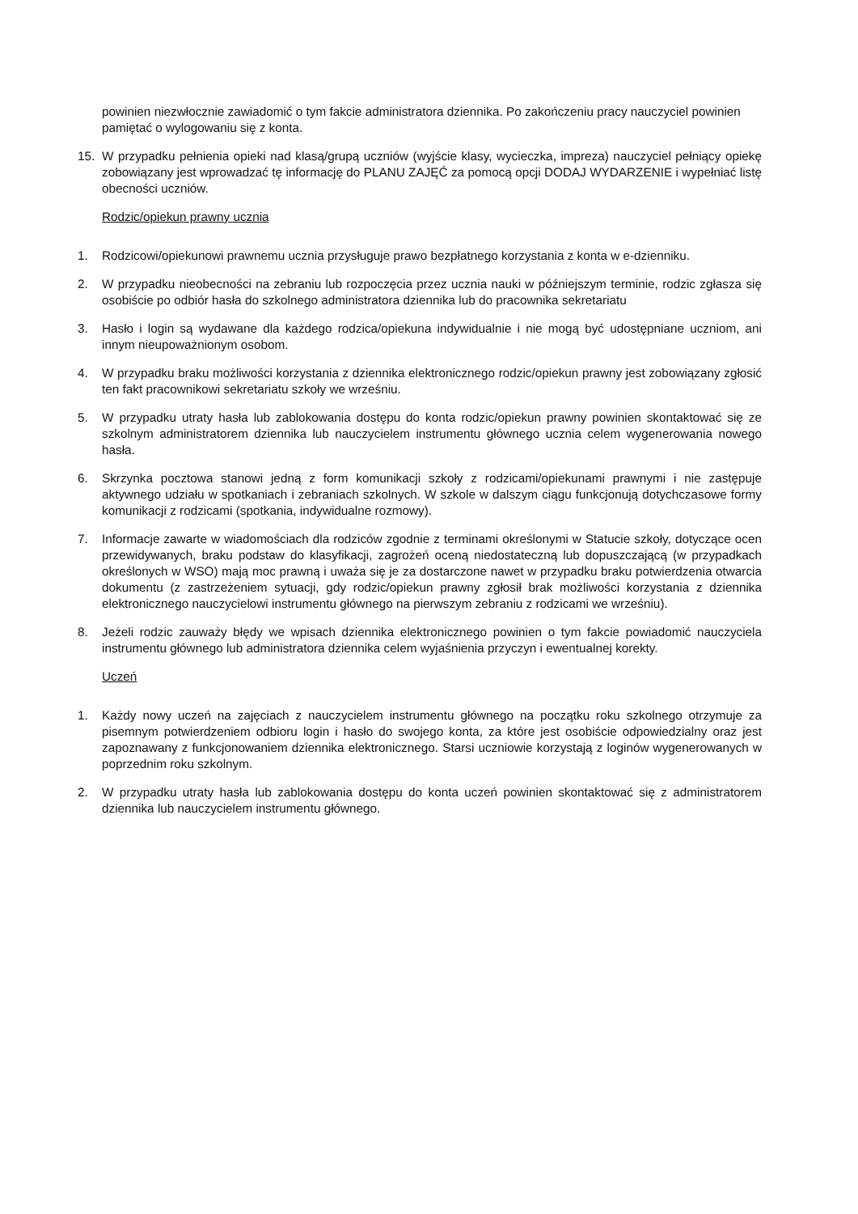powinien niezwłocznie zawiadomić o tym fakcie administratora dziennika. Po zakończeniu pracy nauczyciel powinien pamiętać o wylogowaniu się z konta.
15. W przypadku pełnienia opieki nad klasą/grupą uczniów (wyjście klasy, wycieczka, impreza) nauczyciel pełniący opiekę zobowiązany jest wprowadzać tę informację do PLANU ZAJĘĆ za pomocą opcji DODAJ WYDARZENIE i wypełniać listę obecności uczniów.
Rodzic/opiekun prawny ucznia
1. Rodzicowi/opiekunowi prawnemu ucznia przysługuje prawo bezpłatnego korzystania z konta w e-dzienniku.
2. W przypadku nieobecności na zebraniu lub rozpoczęcia przez ucznia nauki w późniejszym terminie, rodzic zgłasza się osobiście po odbiór hasła do szkolnego administratora dziennika lub do pracownika sekretariatu
3. Hasło i login są wydawane dla każdego rodzica/opiekuna indywidualnie i nie mogą być udostępniane uczniom, ani innym nieupoważnionym osobom.
4. W przypadku braku możliwości korzystania z dziennika elektronicznego rodzic/opiekun prawny jest zobowiązany zgłosić ten fakt pracownikowi sekretariatu szkoły we wrześniu.
5. W przypadku utraty hasła lub zablokowania dostępu do konta rodzic/opiekun prawny powinien skontaktować się ze szkolnym administratorem dziennika lub nauczycielem instrumentu głównego ucznia celem wygenerowania nowego hasła.
6. Skrzynka pocztowa stanowi jedną z form komunikacji szkoły z rodzicami/opiekunami prawnymi i nie zastępuje aktywnego udziału w spotkaniach i zebraniach szkolnych. W szkole w dalszym ciągu funkcjonują dotychczasowe formy komunikacji z rodzicami (spotkania, indywidualne rozmowy).
7. Informacje zawarte w wiadomościach dla rodziców zgodnie z terminami określonymi w Statucie szkoły, dotyczące ocen przewidywanych, braku podstaw do klasyfikacji, zagrożeń oceną niedostateczną lub dopuszczającą (w przypadkach określonych w WSO) mają moc prawną i uważa się je za dostarczone nawet w przypadku braku potwierdzenia otwarcia dokumentu (z zastrzeżeniem sytuacji, gdy rodzic/opiekun prawny zgłosił brak możliwości korzystania z dziennika elektronicznego nauczycielowi instrumentu głównego na pierwszym zebraniu z rodzicami we wrześniu).
8. Jeżeli rodzic zauważy błędy we wpisach dziennika elektronicznego powinien o tym fakcie powiadomić nauczyciela instrumentu głównego lub administratora dziennika celem wyjaśnienia przyczyn i ewentualnej korekty.
Uczeń
1. Każdy nowy uczeń na zajęciach z nauczycielem instrumentu głównego na początku roku szkolnego otrzymuje za pisemnym potwierdzeniem odbioru login i hasło do swojego konta, za które jest osobiście odpowiedzialny oraz jest zapoznawany z funkcjonowaniem dziennika elektronicznego. Starsi uczniowie korzystają z loginów wygenerowanych w poprzednim roku szkolnym.
2. W przypadku utraty hasła lub zablokowania dostępu do konta uczeń powinien skontaktować się z administratorem dziennika lub nauczycielem instrumentu głównego.